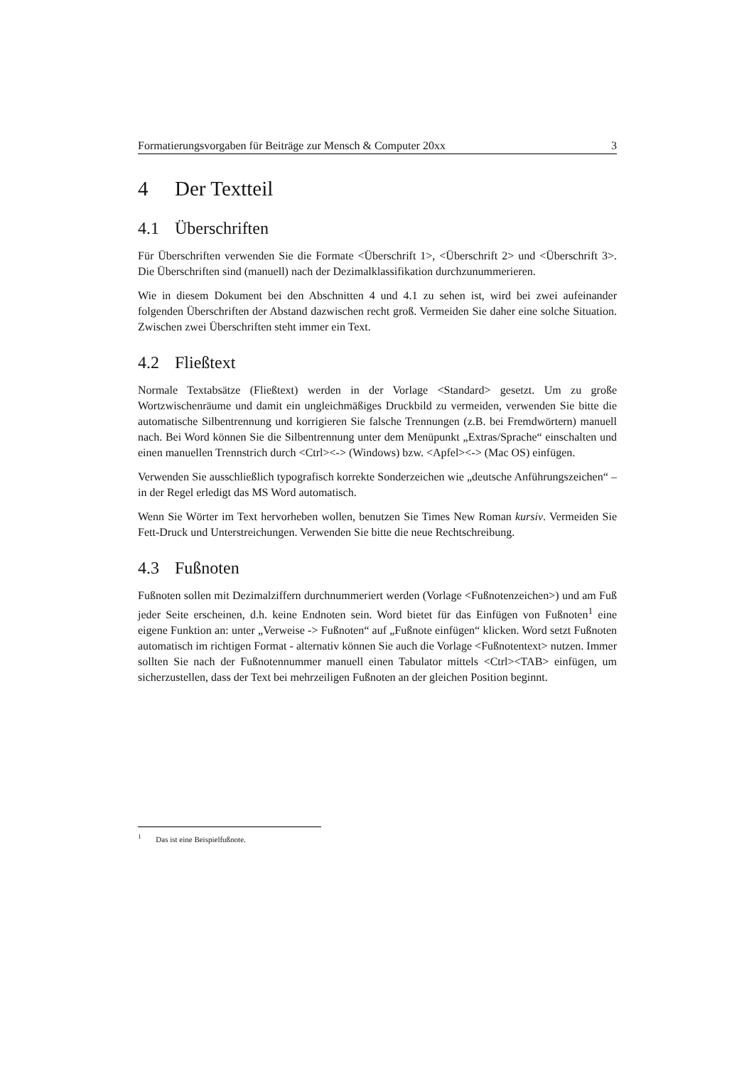Formatierungsvorgaben für Beiträge zur Mensch & Computer 20xx 3
4 Der Textteil
4.1 Überschriften
Für Überschriften verwenden Sie die Formate <Überschrift 1>, <Überschrift 2> und <Überschrift 3>. Die Überschriften sind (manuell) nach der Dezimalklassifikation durchzunummerieren.
Wie in diesem Dokument bei den Abschnitten 4 und 4.1 zu sehen ist, wird bei zwei aufeinander folgenden Überschriften der Abstand dazwischen recht groß. Vermeiden Sie daher eine solche Situation. Zwischen zwei Überschriften steht immer ein Text.
4.2 Fließtext
Normale Textabsätze (Fließtext) werden in der Vorlage <Standard> gesetzt. Um zu große Wortzwischenräume und damit ein ungleichmäßiges Druckbild zu vermeiden, verwenden Sie bitte die automatische Silbentrennung und korrigieren Sie falsche Trennungen (z.B. bei Fremdwörtern) manuell nach. Bei Word können Sie die Silbentrennung unter dem Menüpunkt „Extras/Sprache“ einschalten und einen manuellen Trennstrich durch <Ctrl><-> (Windows) bzw. <Apfel><-> (Mac OS) einfügen.
Verwenden Sie ausschließlich typografisch korrekte Sonderzeichen wie „deutsche Anführungszeichen“ – in der Regel erledigt das MS Word automatisch.
Wenn Sie Wörter im Text hervorheben wollen, benutzen Sie Times New Roman kursiv. Vermeiden Sie Fett-Druck und Unterstreichungen. Verwenden Sie bitte die neue Rechtschreibung.
4.3 Fußnoten
Fußnoten sollen mit Dezimalziffern durchnummeriert werden (Vorlage <Fußnotenzeichen>) und am Fuß jeder Seite erscheinen, d.h. keine Endnoten sein. Word bietet für das Einfügen von Fußnoten<sup>1</sup> eine eigene Funktion an: unter „Verweise -> Fußnoten“ auf „Fußnote einfügen“ klicken. Word setzt Fußnoten automatisch im richtigen Format - alternativ können Sie auch die Vorlage <Fußnotentext> nutzen. Immer sollten Sie nach der Fußnotennummer manuell einen Tabulator mittels <Ctrl><TAB> einfügen, um sicherzustellen, dass der Text bei mehrzeiligen Fußnoten an der gleichen Position beginnt.
<sup>1</sup> Das ist eine Beispielfußnote.